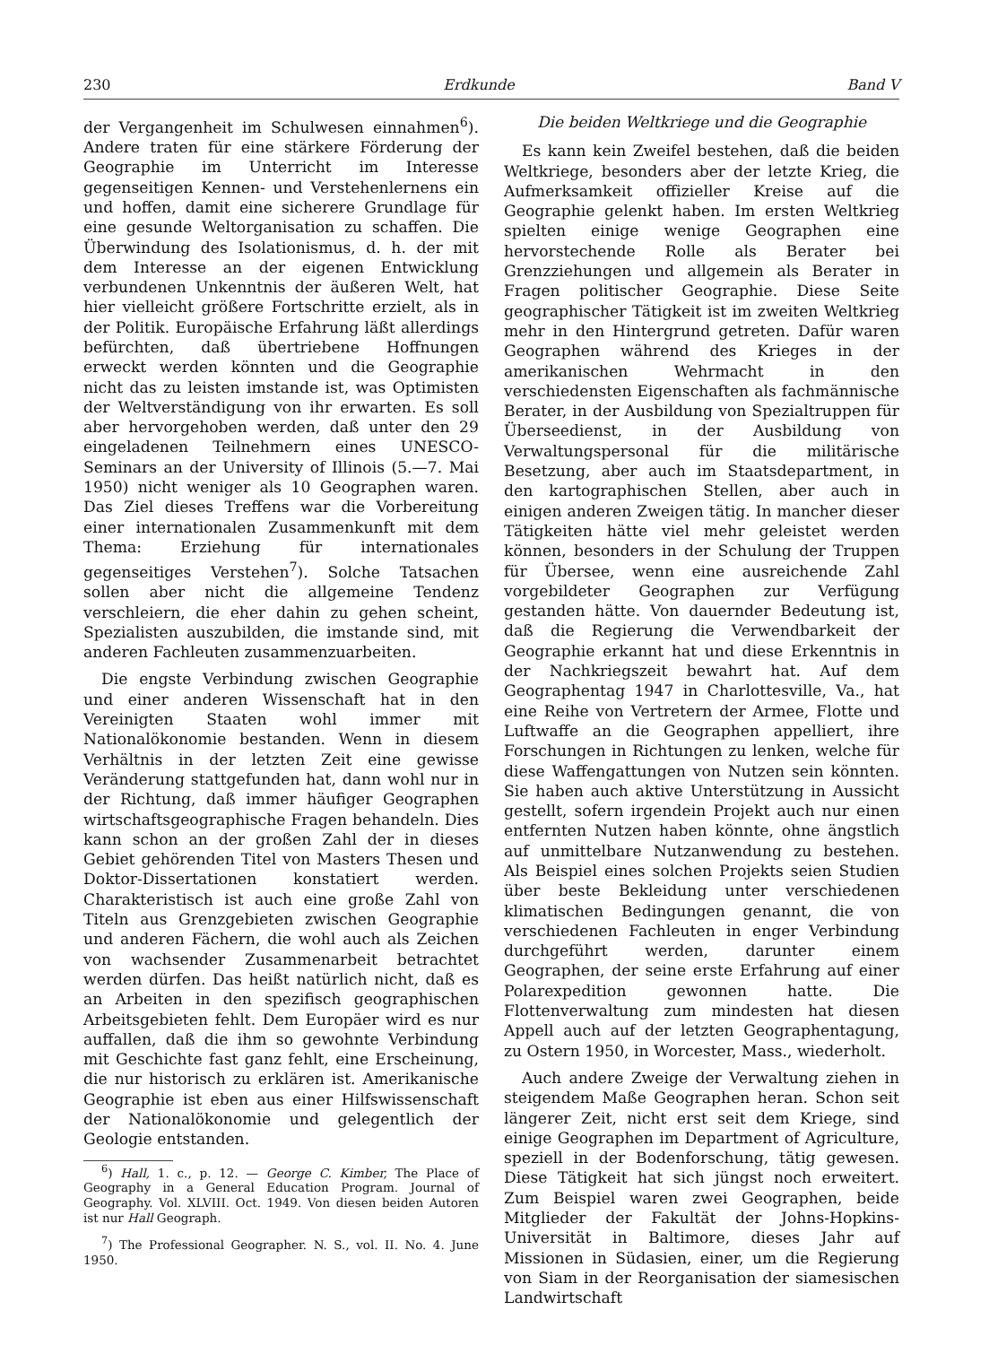230 Erdkunde Band V
der Vergangenheit im Schulwesen einnahmen<sup>6</sup>). Andere traten für eine stärkere Förderung der Geographie im Unterricht im Interesse gegenseitigen Kennen- und Verstehenlernens ein und hoffen, damit eine sicherere Grundlage für eine gesunde Weltorganisation zu schaffen. Die Überwindung des Isolationismus, d. h. der mit dem Interesse an der eigenen Entwicklung verbundenen Unkenntnis der äußeren Welt, hat hier vielleicht größere Fortschritte erzielt, als in der Politik. Europäische Erfahrung läßt allerdings befürchten, daß übertriebene Hoffnungen erweckt werden könnten und die Geographie nicht das zu leisten imstande ist, was Optimisten der Weltverständigung von ihr erwarten. Es soll aber hervorgehoben werden, daß unter den 29 eingeladenen Teilnehmern eines UNESCO-Seminars an der University of Illinois (5.—7. Mai 1950) nicht weniger als 10 Geographen waren. Das Ziel dieses Treffens war die Vorbereitung einer internationalen Zusammenkunft mit dem Thema: Erziehung für internationales gegenseitiges Verstehen<sup>7</sup>). Solche Tatsachen sollen aber nicht die allgemeine Tendenz verschleiern, die eher dahin zu gehen scheint, Spezialisten auszubilden, die imstande sind, mit anderen Fachleuten zusammenzuarbeiten.
Die engste Verbindung zwischen Geographie und einer anderen Wissenschaft hat in den Vereinigten Staaten wohl immer mit Nationalökonomie bestanden. Wenn in diesem Verhältnis in der letzten Zeit eine gewisse Veränderung stattgefunden hat, dann wohl nur in der Richtung, daß immer häufiger Geographen wirtschaftsgeographische Fragen behandeln. Dies kann schon an der großen Zahl der in dieses Gebiet gehörenden Titel von Masters Thesen und Doktor-Dissertationen konstatiert werden. Charakteristisch ist auch eine große Zahl von Titeln aus Grenzgebieten zwischen Geographie und anderen Fächern, die wohl auch als Zeichen von wachsender Zusammenarbeit betrachtet werden dürfen. Das heißt natürlich nicht, daß es an Arbeiten in den spezifisch geographischen Arbeitsgebieten fehlt. Dem Europäer wird es nur auffallen, daß die ihm so gewohnte Verbindung mit Geschichte fast ganz fehlt, eine Erscheinung, die nur historisch zu erklären ist. Amerikanische Geographie ist eben aus einer Hilfswissenschaft der Nationalökonomie und gelegentlich der Geologie entstanden.
<sup>6</sup>) Hall, 1. c., p. 12. — George C. Kimber, The Place of Geography in a General Education Program. Journal of Geography. Vol. XLVIII. Oct. 1949. Von diesen beiden Autoren ist nur Hall Geograph.
<sup>7</sup>) The Professional Geographer. N. S., vol. II. No. 4. June 1950.
Die beiden Weltkriege und die Geographie
Es kann kein Zweifel bestehen, daß die beiden Weltkriege, besonders aber der letzte Krieg, die Aufmerksamkeit offizieller Kreise auf die Geographie gelenkt haben. Im ersten Weltkrieg spielten einige wenige Geographen eine hervorstechende Rolle als Berater bei Grenzziehungen und allgemein als Berater in Fragen politischer Geographie. Diese Seite geographischer Tätigkeit ist im zweiten Weltkrieg mehr in den Hintergrund getreten. Dafür waren Geographen während des Krieges in der amerikanischen Wehrmacht in den verschiedensten Eigenschaften als fachmännische Berater, in der Ausbildung von Spezialtruppen für Überseedienst, in der Ausbildung von Verwaltungspersonal für die militärische Besetzung, aber auch im Staatsdepartment, in den kartographischen Stellen, aber auch in einigen anderen Zweigen tätig. In mancher dieser Tätigkeiten hätte viel mehr geleistet werden können, besonders in der Schulung der Truppen für Übersee, wenn eine ausreichende Zahl vorgebildeter Geographen zur Verfügung gestanden hätte. Von dauernder Bedeutung ist, daß die Regierung die Verwendbarkeit der Geographie erkannt hat und diese Erkenntnis in der Nachkriegszeit bewahrt hat. Auf dem Geographentag 1947 in Charlottesville, Va., hat eine Reihe von Vertretern der Armee, Flotte und Luftwaffe an die Geographen appelliert, ihre Forschungen in Richtungen zu lenken, welche für diese Waffengattungen von Nutzen sein könnten. Sie haben auch aktive Unterstützung in Aussicht gestellt, sofern irgendein Projekt auch nur einen entfernten Nutzen haben könnte, ohne ängstlich auf unmittelbare Nutzanwendung zu bestehen. Als Beispiel eines solchen Projekts seien Studien über beste Bekleidung unter verschiedenen klimatischen Bedingungen genannt, die von verschiedenen Fachleuten in enger Verbindung durchgeführt werden, darunter einem Geographen, der seine erste Erfahrung auf einer Polarexpedition gewonnen hatte. Die Flottenverwaltung zum mindesten hat diesen Appell auch auf der letzten Geographentagung, zu Ostern 1950, in Worcester, Mass., wiederholt.
Auch andere Zweige der Verwaltung ziehen in steigendem Maße Geographen heran. Schon seit längerer Zeit, nicht erst seit dem Kriege, sind einige Geographen im Department of Agriculture, speziell in der Bodenforschung, tätig gewesen. Diese Tätigkeit hat sich jüngst noch erweitert. Zum Beispiel waren zwei Geographen, beide Mitglieder der Fakultät der Johns-Hopkins-Universität in Baltimore, dieses Jahr auf Missionen in Südasien, einer, um die Regierung von Siam in der Reorganisation der siamesischen Landwirtschaft